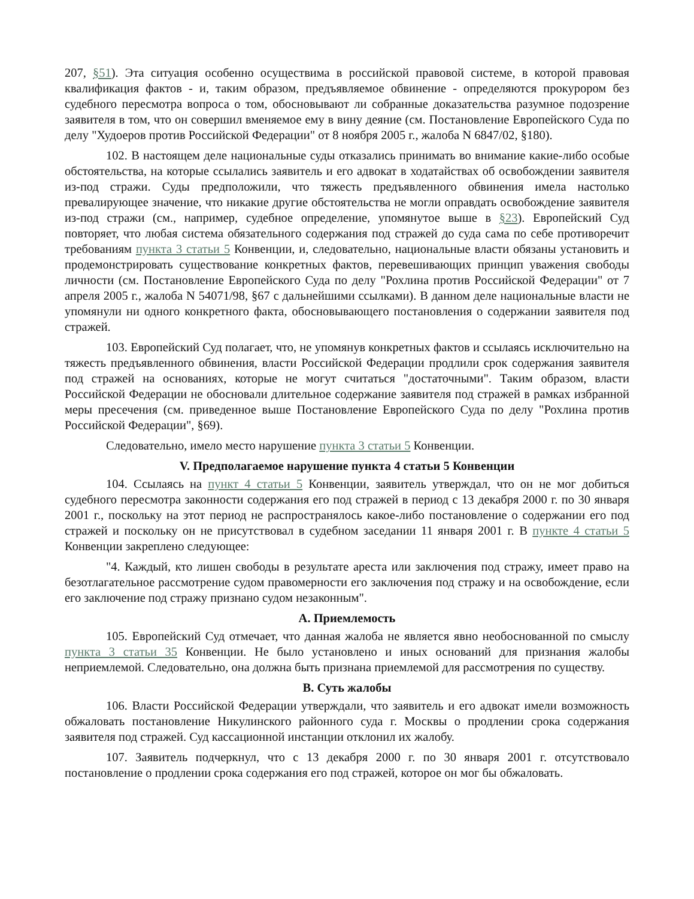207, §51). Эта ситуация особенно осуществима в российской правовой системе, в которой правовая квалификация фактов - и, таким образом, предъявляемое обвинение - определяются прокурором без судебного пересмотра вопроса о том, обосновывают ли собранные доказательства разумное подозрение заявителя в том, что он совершил вменяемое ему в вину деяние (см. Постановление Европейского Суда по делу "Худоеров против Российской Федерации" от 8 ноября 2005 г., жалоба N 6847/02, §180).
102. В настоящем деле национальные суды отказались принимать во внимание какие-либо особые обстоятельства, на которые ссылались заявитель и его адвокат в ходатайствах об освобождении заявителя из-под стражи. Суды предположили, что тяжесть предъявленного обвинения имела настолько превалирующее значение, что никакие другие обстоятельства не могли оправдать освобождение заявителя из-под стражи (см., например, судебное определение, упомянутое выше в §23). Европейский Суд повторяет, что любая система обязательного содержания под стражей до суда сама по себе противоречит требованиям пункта 3 статьи 5 Конвенции, и, следовательно, национальные власти обязаны установить и продемонстрировать существование конкретных фактов, перевешивающих принцип уважения свободы личности (см. Постановление Европейского Суда по делу "Рохлина против Российской Федерации" от 7 апреля 2005 г., жалоба N 54071/98, §67 с дальнейшими ссылками). В данном деле национальные власти не упомянули ни одного конкретного факта, обосновывающего постановления о содержании заявителя под стражей.
103. Европейский Суд полагает, что, не упомянув конкретных фактов и ссылаясь исключительно на тяжесть предъявленного обвинения, власти Российской Федерации продлили срок содержания заявителя под стражей на основаниях, которые не могут считаться "достаточными". Таким образом, власти Российской Федерации не обосновали длительное содержание заявителя под стражей в рамках избранной меры пресечения (см. приведенное выше Постановление Европейского Суда по делу "Рохлина против Российской Федерации", §69).
Следовательно, имело место нарушение пункта 3 статьи 5 Конвенции.
V. Предполагаемое нарушение пункта 4 статьи 5 Конвенции
104. Ссылаясь на пункт 4 статьи 5 Конвенции, заявитель утверждал, что он не мог добиться судебного пересмотра законности содержания его под стражей в период с 13 декабря 2000 г. по 30 января 2001 г., поскольку на этот период не распространялось какое-либо постановление о содержании его под стражей и поскольку он не присутствовал в судебном заседании 11 января 2001 г. В пункте 4 статьи 5 Конвенции закреплено следующее:
"4. Каждый, кто лишен свободы в результате ареста или заключения под стражу, имеет право на безотлагательное рассмотрение судом правомерности его заключения под стражу и на освобождение, если его заключение под стражу признано судом незаконным".
A. Приемлемость
105. Европейский Суд отмечает, что данная жалоба не является явно необоснованной по смыслу пункта 3 статьи 35 Конвенции. Не было установлено и иных оснований для признания жалобы неприемлемой. Следовательно, она должна быть признана приемлемой для рассмотрения по существу.
B. Суть жалобы
106. Власти Российской Федерации утверждали, что заявитель и его адвокат имели возможность обжаловать постановление Никулинского районного суда г. Москвы о продлении срока содержания заявителя под стражей. Суд кассационной инстанции отклонил их жалобу.
107. Заявитель подчеркнул, что с 13 декабря 2000 г. по 30 января 2001 г. отсутствовало постановление о продлении срока содержания его под стражей, которое он мог бы обжаловать.